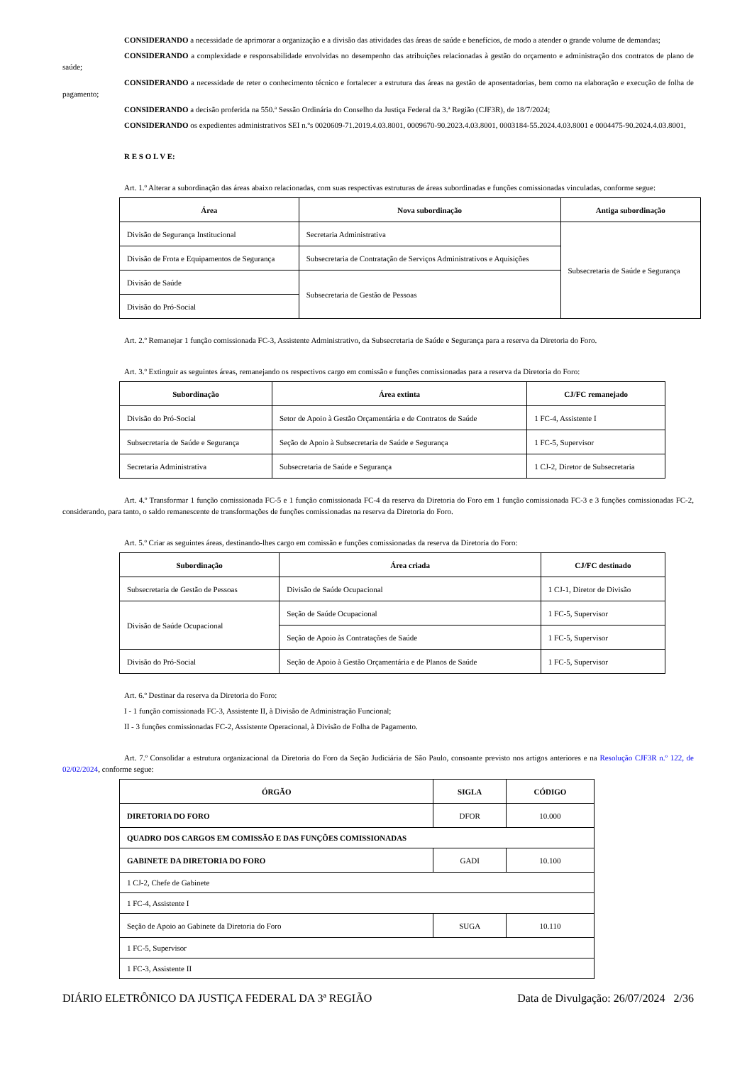CONSIDERANDO a necessidade de aprimorar a organização e a divisão das atividades das áreas de saúde e benefícios, de modo a atender o grande volume de demandas;
CONSIDERANDO a complexidade e responsabilidade envolvidas no desempenho das atribuições relacionadas à gestão do orçamento e administração dos contratos de plano de saúde;
CONSIDERANDO a necessidade de reter o conhecimento técnico e fortalecer a estrutura das áreas na gestão de aposentadorias, bem como na elaboração e execução de folha de pagamento;
CONSIDERANDO a decisão proferida na 550.ª Sessão Ordinária do Conselho da Justiça Federal da 3.ª Região (CJF3R), de 18/7/2024;
CONSIDERANDO os expedientes administrativos SEI n.ºs 0020609-71.2019.4.03.8001, 0009670-90.2023.4.03.8001, 0003184-55.2024.4.03.8001 e 0004475-90.2024.4.03.8001,
R E S O L V E:
Art. 1.º Alterar a subordinação das áreas abaixo relacionadas, com suas respectivas estruturas de áreas subordinadas e funções comissionadas vinculadas, conforme segue:
| Área | Nova subordinação | Antiga subordinação |
| --- | --- | --- |
| Divisão de Segurança Institucional | Secretaria Administrativa | Subsecretaria de Saúde e Segurança |
| Divisão de Frota e Equipamentos de Segurança | Subsecretaria de Contratação de Serviços Administrativos e Aquisições | |
| Divisão de Saúde | Subsecretaria de Gestão de Pessoas | |
| Divisão do Pró-Social | | |
Art. 2.º Remanejar 1 função comissionada FC-3, Assistente Administrativo, da Subsecretaria de Saúde e Segurança para a reserva da Diretoria do Foro.
Art. 3.º Extinguir as seguintes áreas, remanejando os respectivos cargo em comissão e funções comissionadas para a reserva da Diretoria do Foro:
| Subordinação | Área extinta | CJ/FC remanejado |
| --- | --- | --- |
| Divisão do Pró-Social | Setor de Apoio à Gestão Orçamentária e de Contratos de Saúde | 1 FC-4, Assistente I |
| Subsecretaria de Saúde e Segurança | Seção de Apoio à Subsecretaria de Saúde e Segurança | 1 FC-5, Supervisor |
| Secretaria Administrativa | Subsecretaria de Saúde e Segurança | 1 CJ-2, Diretor de Subsecretaria |
Art. 4.º Transformar 1 função comissionada FC-5 e 1 função comissionada FC-4 da reserva da Diretoria do Foro em 1 função comissionada FC-3 e 3 funções comissionadas FC-2, considerando, para tanto, o saldo remanescente de transformações de funções comissionadas na reserva da Diretoria do Foro.
Art. 5.º Criar as seguintes áreas, destinando-lhes cargo em comissão e funções comissionadas da reserva da Diretoria do Foro:
| Subordinação | Área criada | CJ/FC destinado |
| --- | --- | --- |
| Subsecretaria de Gestão de Pessoas | Divisão de Saúde Ocupacional | 1 CJ-1, Diretor de Divisão |
| Divisão de Saúde Ocupacional | Seção de Saúde Ocupacional | 1 FC-5, Supervisor |
| | Seção de Apoio às Contratações de Saúde | 1 FC-5, Supervisor |
| Divisão do Pró-Social | Seção de Apoio à Gestão Orçamentária e de Planos de Saúde | 1 FC-5, Supervisor |
Art. 6.º Destinar da reserva da Diretoria do Foro:
I - 1 função comissionada FC-3, Assistente II, à Divisão de Administração Funcional;
II - 3 funções comissionadas FC-2, Assistente Operacional, à Divisão de Folha de Pagamento.
Art. 7.º Consolidar a estrutura organizacional da Diretoria do Foro da Seção Judiciária de São Paulo, consoante previsto nos artigos anteriores e na Resolução CJF3R n.º 122, de 02/02/2024, conforme segue:
| ÓRGÃO | SIGLA | CÓDIGO |
| --- | --- | --- |
| DIRETORIA DO FORO | DFOR | 10.000 |
| QUADRO DOS CARGOS EM COMISSÃO E DAS FUNÇÕES COMISSIONADAS | | |
| GABINETE DA DIRETORIA DO FORO | GADI | 10.100 |
| 1 CJ-2, Chefe de Gabinete | | |
| 1 FC-4, Assistente I | | |
| Seção de Apoio ao Gabinete da Diretoria do Foro | SUGA | 10.110 |
| 1 FC-5, Supervisor | | |
| 1 FC-3, Assistente II | | |
DIÁRIO ELETRÔNICO DA JUSTIÇA FEDERAL DA 3ª REGIÃO Data de Divulgação: 26/07/2024 2/36